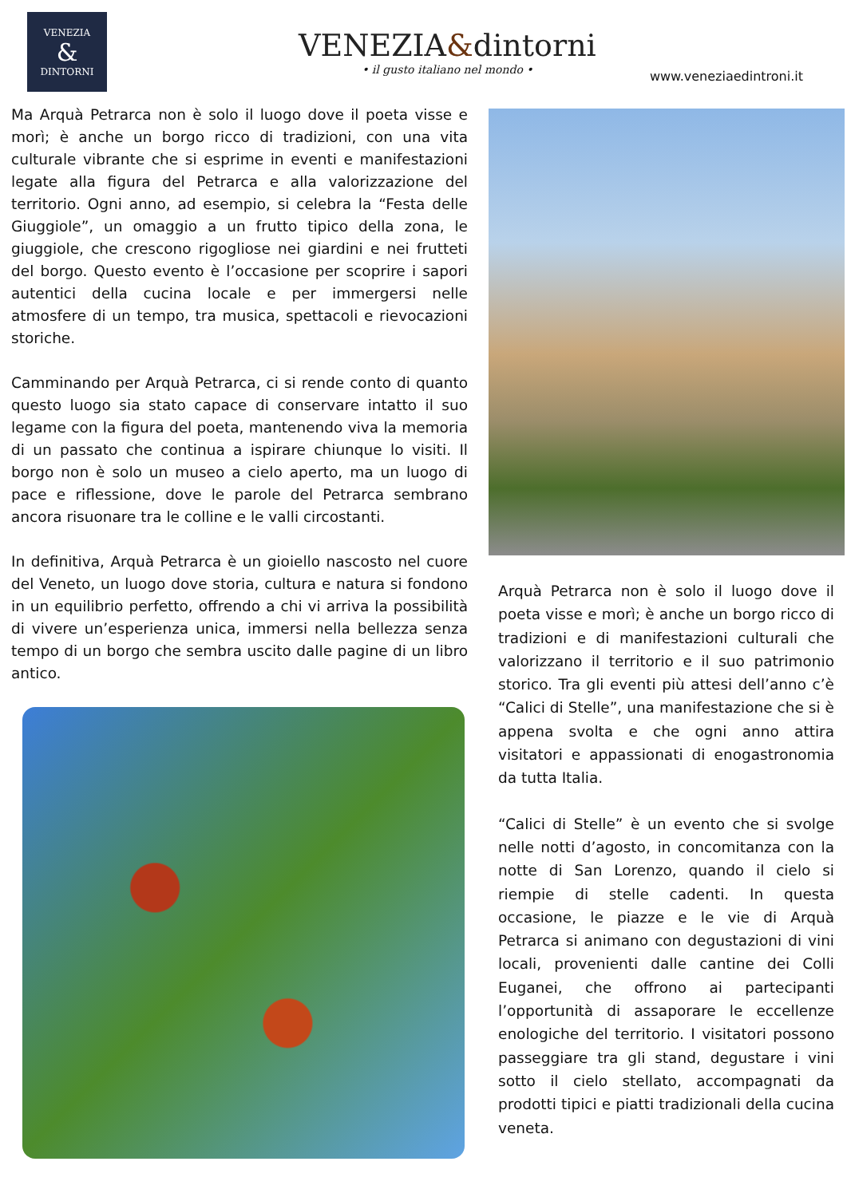VENEZIA
&
DINTORNI
VENEZIA&dintorni
• il gusto italiano nel mondo •
www.veneziaedintroni.it
Ma Arquà Petrarca non è solo il luogo dove il poeta visse e morì; è anche un borgo ricco di tradizioni, con una vita culturale vibrante che si esprime in eventi e manifestazioni legate alla figura del Petrarca e alla valorizzazione del territorio. Ogni anno, ad esempio, si celebra la “Festa delle Giuggiole”, un omaggio a un frutto tipico della zona, le giuggiole, che crescono rigogliose nei giardini e nei frutteti del borgo. Questo evento è l’occasione per scoprire i sapori autentici della cucina locale e per immergersi nelle atmosfere di un tempo, tra musica, spettacoli e rievocazioni storiche.
Camminando per Arquà Petrarca, ci si rende conto di quanto questo luogo sia stato capace di conservare intatto il suo legame con la figura del poeta, mantenendo viva la memoria di un passato che continua a ispirare chiunque lo visiti. Il borgo non è solo un museo a cielo aperto, ma un luogo di pace e riflessione, dove le parole del Petrarca sembrano ancora risuonare tra le colline e le valli circostanti.
In definitiva, Arquà Petrarca è un gioiello nascosto nel cuore del Veneto, un luogo dove storia, cultura e natura si fondono in un equilibrio perfetto, offrendo a chi vi arriva la possibilità di vivere un’esperienza unica, immersi nella bellezza senza tempo di un borgo che sembra uscito dalle pagine di un libro antico.
Arquà Petrarca non è solo il luogo dove il poeta visse e morì; è anche un borgo ricco di tradizioni e di manifestazioni culturali che valorizzano il territorio e il suo patrimonio storico. Tra gli eventi più attesi dell’anno c’è “Calici di Stelle”, una manifestazione che si è appena svolta e che ogni anno attira visitatori e appassionati di enogastronomia da tutta Italia.
“Calici di Stelle” è un evento che si svolge nelle notti d’agosto, in concomitanza con la notte di San Lorenzo, quando il cielo si riempie di stelle cadenti. In questa occasione, le piazze e le vie di Arquà Petrarca si animano con degustazioni di vini locali, provenienti dalle cantine dei Colli Euganei, che offrono ai partecipanti l’opportunità di assaporare le eccellenze enologiche del territorio. I visitatori possono passeggiare tra gli stand, degustare i vini sotto il cielo stellato, accompagnati da prodotti tipici e piatti tradizionali della cucina veneta.